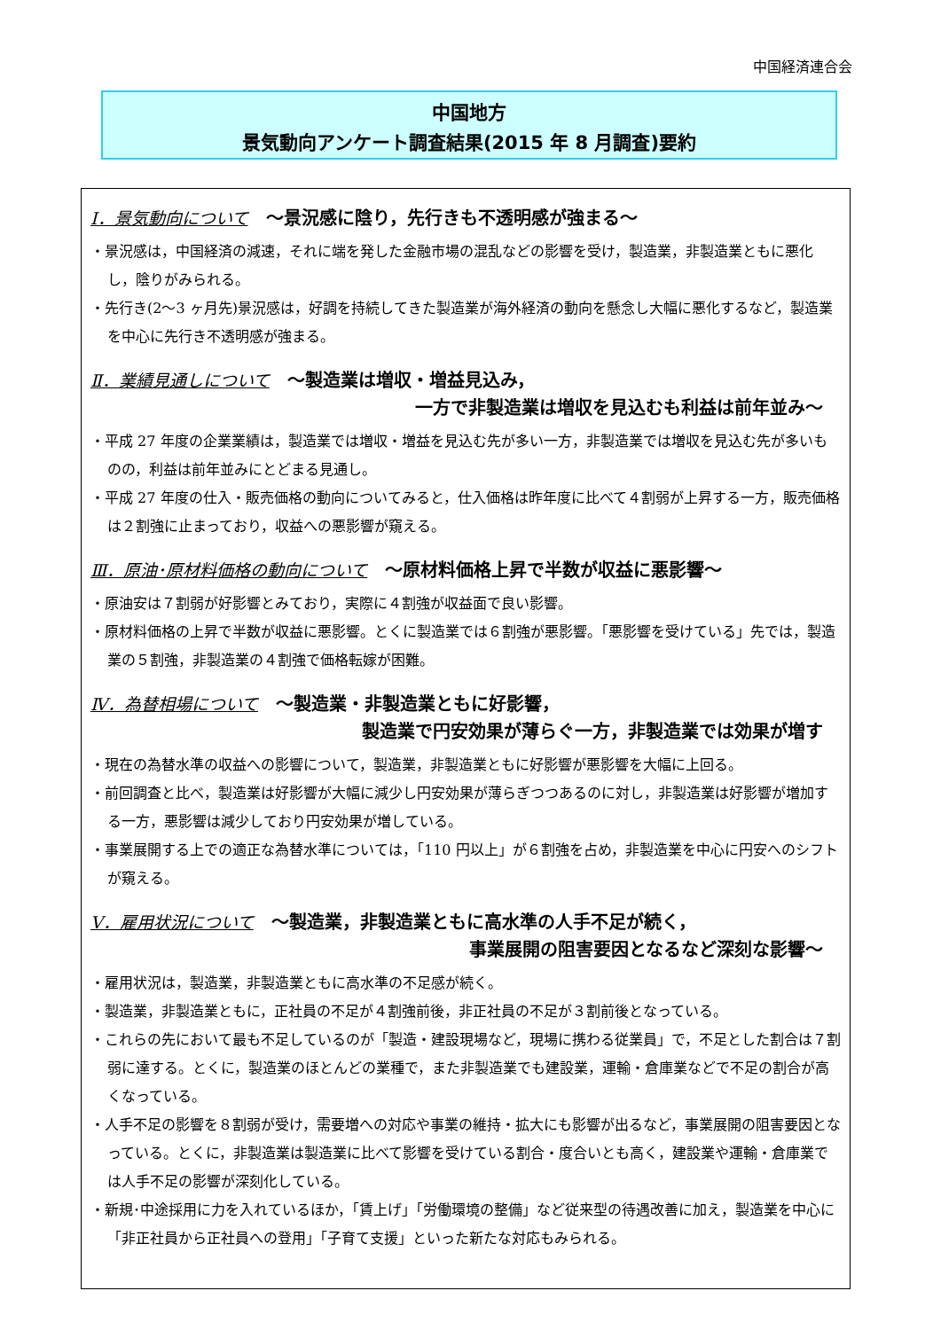中国経済連合会
中国地方
景気動向アンケート調査結果(2015 年 8 月調査)要約
Ⅰ．景気動向について ～景況感に陰り，先行きも不透明感が強まる～
・景況感は，中国経済の減速，それに端を発した金融市場の混乱などの影響を受け，製造業，非製造業ともに悪化し，陰りがみられる。
・先行き(2～3 ヶ月先)景況感は，好調を持続してきた製造業が海外経済の動向を懸念し大幅に悪化するなど，製造業を中心に先行き不透明感が強まる。
Ⅱ．業績見通しについて ～製造業は増収・増益見込み，
一方で非製造業は増収を見込むも利益は前年並み～
・平成 27 年度の企業業績は，製造業では増収・増益を見込む先が多い一方，非製造業では増収を見込む先が多いものの，利益は前年並みにとどまる見通し。
・平成 27 年度の仕入・販売価格の動向についてみると，仕入価格は昨年度に比べて４割弱が上昇する一方，販売価格は２割強に止まっており，収益への悪影響が窺える。
Ⅲ．原油･原材料価格の動向について ～原材料価格上昇で半数が収益に悪影響～
・原油安は７割弱が好影響とみており，実際に４割強が収益面で良い影響。
・原材料価格の上昇で半数が収益に悪影響。とくに製造業では６割強が悪影響。「悪影響を受けている」先では，製造業の５割強，非製造業の４割強で価格転嫁が困難。
Ⅳ．為替相場について ～製造業・非製造業ともに好影響，
製造業で円安効果が薄らぐ一方，非製造業では効果が増す
・現在の為替水準の収益への影響について，製造業，非製造業ともに好影響が悪影響を大幅に上回る。
・前回調査と比べ，製造業は好影響が大幅に減少し円安効果が薄らぎつつあるのに対し，非製造業は好影響が増加する一方，悪影響は減少しており円安効果が増している。
・事業展開する上での適正な為替水準については，「110 円以上」が６割強を占め，非製造業を中心に円安へのシフトが窺える。
Ⅴ．雇用状況について ～製造業，非製造業ともに高水準の人手不足が続く，
事業展開の阻害要因となるなど深刻な影響～
・雇用状況は，製造業，非製造業ともに高水準の不足感が続く。
・製造業，非製造業ともに，正社員の不足が４割強前後，非正社員の不足が３割前後となっている。
・これらの先において最も不足しているのが「製造・建設現場など，現場に携わる従業員」で，不足とした割合は７割弱に達する。とくに，製造業のほとんどの業種で，また非製造業でも建設業，運輸・倉庫業などで不足の割合が高くなっている。
・人手不足の影響を８割弱が受け，需要増への対応や事業の維持・拡大にも影響が出るなど，事業展開の阻害要因となっている。とくに，非製造業は製造業に比べて影響を受けている割合・度合いとも高く，建設業や運輸・倉庫業では人手不足の影響が深刻化している。
・新規･中途採用に力を入れているほか，「賃上げ」「労働環境の整備」など従来型の待遇改善に加え，製造業を中心に「非正社員から正社員への登用」「子育て支援」といった新たな対応もみられる。